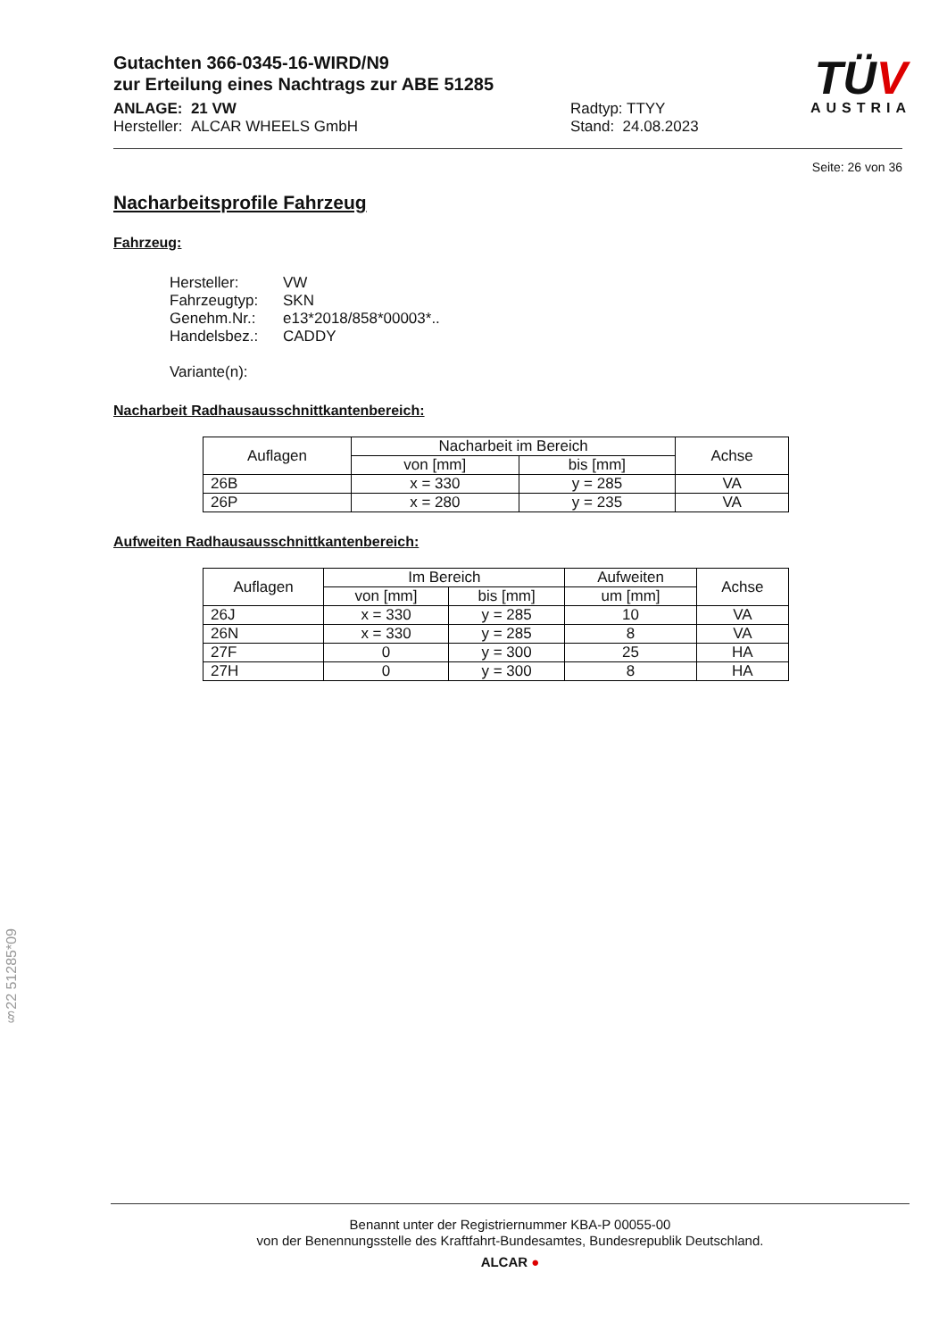TÜV
AUSTRIA
Gutachten 366-0345-16-WIRD/N9
zur Erteilung eines Nachtrags zur ABE 51285
ANLAGE: 21 VW
Hersteller: ALCAR WHEELS GmbH
Radtyp: TTYY
Stand: 24.08.2023
Seite: 26 von 36
Nacharbeitsprofile Fahrzeug
Fahrzeug:
Hersteller: VW
Fahrzeugtyp: SKN
Genehm.Nr.: e13*2018/858*00003*..
Handelsbez.: CADDY
Variante(n):
Nacharbeit Radhausausschnittkantenbereich:
| Auflagen | Nacharbeit im Bereich | | Achse |
| --- | --- | --- | --- |
| | von [mm] | bis [mm] | |
| 26B | x = 330 | y = 285 | VA |
| 26P | x = 280 | y = 235 | VA |
Aufweiten Radhausausschnittkantenbereich:
| Auflagen | Im Bereich | | Aufweiten | Achse |
| --- | --- | --- | --- | --- |
| | von [mm] | bis [mm] | um [mm] | |
| 26J | x = 330 | y = 285 | 10 | VA |
| 26N | x = 330 | y = 285 | 8 | VA |
| 27F | 0 | y = 300 | 25 | HA |
| 27H | 0 | y = 300 | 8 | HA |
§22 51285*09
Benannt unter der Registriernummer KBA-P 00055-00
von der Benennungsstelle des Kraftfahrt-Bundesamtes, Bundesrepublik Deutschland.
ALCAR ●